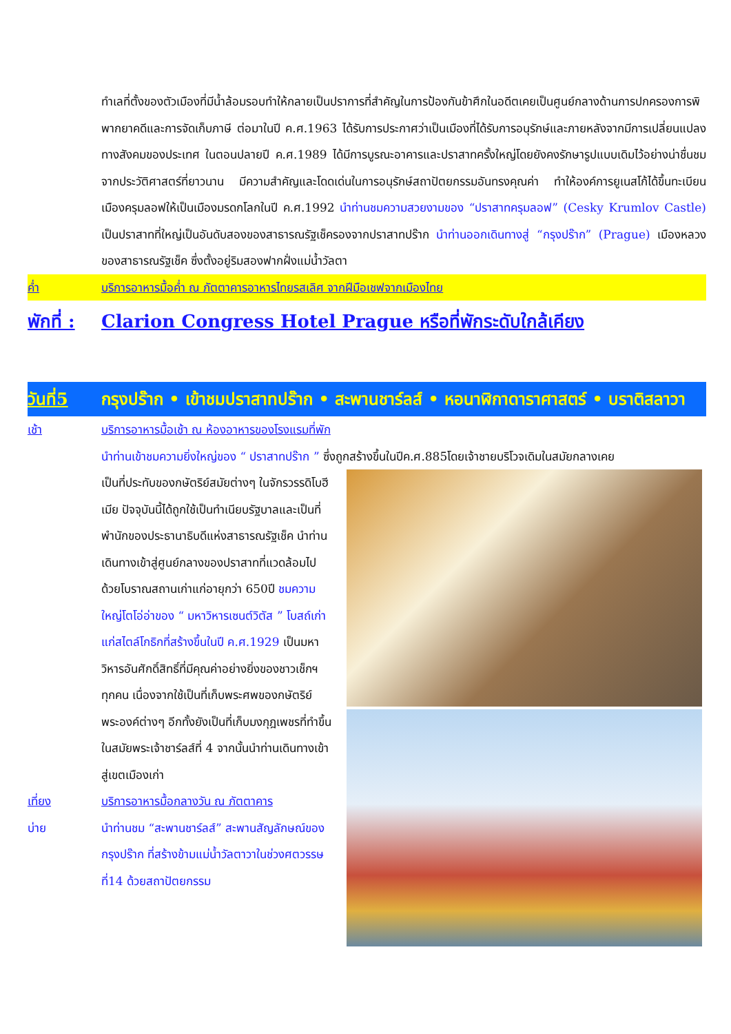ทำเลที่ตั้งของตัวเมืองที่มีน้ำล้อมรอบทำให้กลายเป็นปราการที่สำคัญในการป้องกันข้าศึกในอดีตเคยเป็นศูนย์กลางด้านการปกครองการพิพากยาคดีและการจัดเก็บภาษี ต่อมาในปี ค.ศ.1963 ได้รับการประกาศว่าเป็นเมืองที่ได้รับการอนุรักษ์และภายหลังจากมีการเปลี่ยนแปลงทางสังคมของประเทศ ในตอนปลายปี ค.ศ.1989 ได้มีการบูรณะอาคารและปราสาทครั้งใหญ่โดยยังคงรักษารูปแบบเดิมไว้อย่างน่าชื่นชม จากประวัติศาสตร์ที่ยาวนาน มีความสำคัญและโดดเด่นในการอนุรักษ์สถาปัตยกรรมอันทรงคุณค่า ทำให้องค์การยูเนสโก้ได้ขึ้นทะเบียนเมืองครุมลอฟให้เป็นเมืองมรดกโลกในปี ค.ศ.1992 นำท่านชมความสวยงามของ “ปราสาทครุมลอฟ” (Cesky Krumlov Castle) เป็นปราสาทที่ใหญ่เป็นอันดับสองของสาธารณรัฐเช็ครองจากปราสาทปร๊าก นำท่านออกเดินทางสู่ “กรุงปร๊าก” (Prague) เมืองหลวงของสาธารณรัฐเช็ค ซึ่งตั้งอยู่ริมสองฟากฝั่งแม่น้ำวัลตา
ค่ำ บริการอาหารมื้อค่ำ ณ ภัตตาคารอาหารไทยรสเลิศ จากฝีมือเชฟจากเมืองไทย
พักที่ : Clarion Congress Hotel Prague หรือที่พักระดับใกล้เคียง
วันที่5 กรุงปร๊าก • เข้าชมปราสาทปร๊าก • สะพานชาร์ลส์ • หอนาฬิกาดาราศาสตร์ • บราติสลาวา
เช้า บริการอาหารมื้อเช้า ณ ห้องอาหารของโรงแรมที่พัก
นำท่านเข้าชมความยิ่งใหญ่ของ “ ปราสาทปร๊าก ” ซึ่งถูกสร้างขึ้นในปีค.ศ.885โดยเจ้าชายบริโวจเดิมในสมัยกลางเคย
เป็นที่ประทับของกษัตริย์สมัยต่างๆ ในจักรวรรดิโบฮีเมีย ปัจจุบันนี้ได้ถูกใช้เป็นทำเนียบรัฐบาลและเป็นที่พำนักของประธานาธิบดีแห่งสาธารณรัฐเช็ค นำท่านเดินทางเข้าสู่ศูนย์กลางของปราสาทที่แวดล้อมไปด้วยโบราณสถานเก่าแก่อายุกว่า 650ปี ชมความใหญ่โตโอ่อ่าของ “ มหาวิหารเซนต์วิตัส ” โบสถ์เก่าแก่สไตล์โกธิกที่สร้างขึ้นในปี ค.ศ.1929 เป็นมหาวิหารอันศักดิ์สิทธิ์ที่มีคุณค่าอย่างยิ่งของชาวเช็กฯ ทุกคน เนื่องจากใช้เป็นที่เก็บพระศพของกษัตริย์พระองค์ต่างๆ อีกทั้งยังเป็นที่เก็บมงกุฎเพชรที่ทำขึ้นในสมัยพระเจ้าชาร์ลส์ที่ 4 จากนั้นนำท่านเดินทางเข้าสู่เขตเมืองเก่า
เที่ยง บริการอาหารมื้อกลางวัน ณ ภัตตาคาร
บ่าย นำท่านชม “สะพานชาร์ลส์” สะพานสัญลักษณ์ของกรุงปร๊าก ที่สร้างข้ามแม่น้ำวัลตาวาในช่วงศตวรรษที่14 ด้วยสถาปัตยกรรม